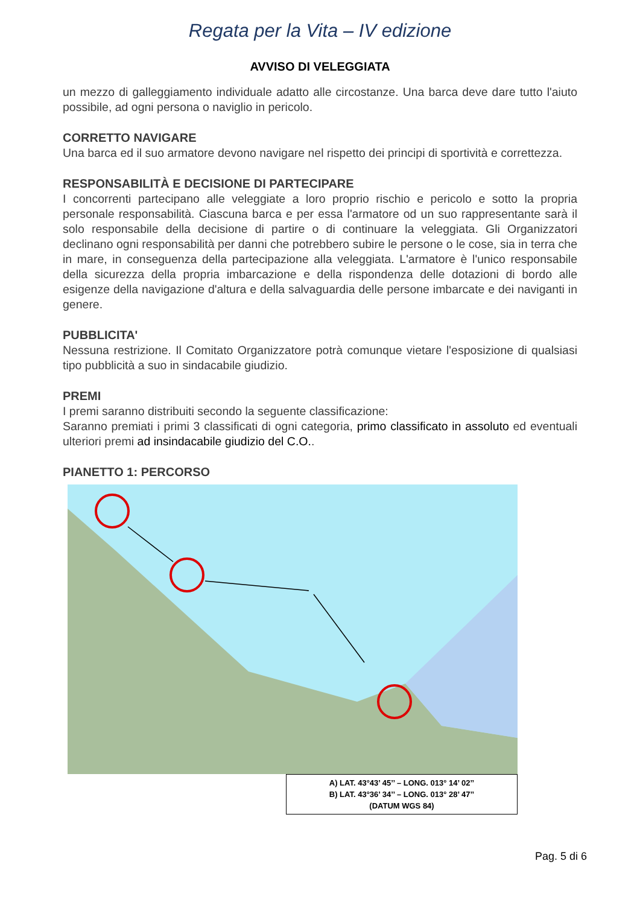Regata per la Vita – IV edizione
AVVISO DI VELEGGIATA
un mezzo di galleggiamento individuale adatto alle circostanze. Una barca deve dare tutto l'aiuto possibile, ad ogni persona o naviglio in pericolo.
CORRETTO NAVIGARE
Una barca ed il suo armatore devono navigare nel rispetto dei principi di sportività e correttezza.
RESPONSABILITÀ E DECISIONE DI PARTECIPARE
I concorrenti partecipano alle veleggiate a loro proprio rischio e pericolo e sotto la propria personale responsabilità. Ciascuna barca e per essa l'armatore od un suo rappresentante sarà il solo responsabile della decisione di partire o di continuare la veleggiata. Gli Organizzatori declinano ogni responsabilità per danni che potrebbero subire le persone o le cose, sia in terra che in mare, in conseguenza della partecipazione alla veleggiata. L'armatore è l'unico responsabile della sicurezza della propria imbarcazione e della rispondenza delle dotazioni di bordo alle esigenze della navigazione d'altura e della salvaguardia delle persone imbarcate e dei naviganti in genere.
PUBBLICITA'
Nessuna restrizione. Il Comitato Organizzatore potrà comunque vietare l'esposizione di qualsiasi tipo pubblicità a suo in sindacabile giudizio.
PREMI
I premi saranno distribuiti secondo la seguente classificazione:
Saranno premiati i primi 3 classificati di ogni categoria, primo classificato in assoluto ed eventuali ulteriori premi ad insindacabile giudizio del C.O..
PIANETTO 1: PERCORSO
A) LAT. 43°43’ 45’’ – LONG. 013° 14’ 02’’
B) LAT. 43°36’ 34’’ – LONG. 013° 28’ 47’’
(DATUM WGS 84)
Pag. 5 di 6